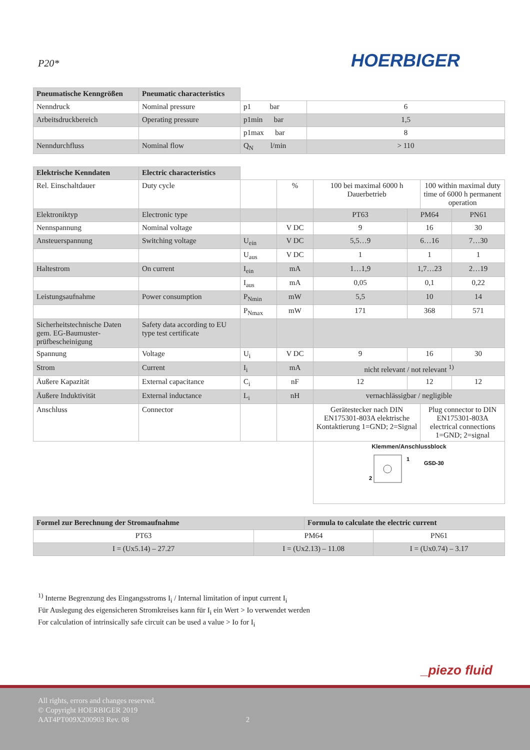P20*
HOERBIGER
| Pneumatische Kenngrößen | Pneumatic characteristics | | |
| Nenndruck | Nominal pressure | p1 bar | 6 |
| Arbeitsdruckbereich | Operating pressure | p1min bar | 1,5 |
| | | p1max bar | 8 |
| Nenndurchfluss | Nominal flow | Q<sub>N</sub> l/min | > 110 |
| Elektrische Kenndaten | Electric characteristics | | | | | | |
| Rel. Einschaltdauer | Duty cycle | | % | 100 bei maximal 6000 h Dauerbetrieb | | 100 within maximal duty time of 6000 h permanent operation | |
| Elektroniktyp | Electronic type | | | PT63 | PM64 | | PN61 |
| Nennspannung | Nominal voltage | | V DC | 9 | 16 | | 30 |
| Ansteuerspannung | Switching voltage | U<sub>ein</sub> | V DC | 5,5…9 | 6…16 | | 7…30 |
| | | U<sub>aus</sub> | V DC | 1 | 1 | | 1 |
| Haltestrom | On current | I<sub>ein</sub> | mA | 1…1,9 | 1,7…23 | | 2…19 |
| | | I<sub>aus</sub> | mA | 0,05 | 0,1 | | 0,22 |
| Leistungsaufnahme | Power consumption | P<sub>Nmin</sub> | mW | 5,5 | 10 | | 14 |
| | | P<sub>Nmax</sub> | mW | 171 | 368 | | 571 |
| Sicherheitstechnische Daten gem. EG-Baumuster-prüfbescheinigung | Safety data according to EU type test certificate | | | | | | |
| Spannung | Voltage | U<sub>i</sub> | V DC | 9 | 16 | | 30 |
| Strom | Current | I<sub>i</sub> | mA | nicht relevant / not relevant <sup>1)</sup> | | | |
| Äußere Kapazität | External capacitance | C<sub>i</sub> | nF | 12 | 12 | | 12 |
| Äußere Induktivität | External inductance | L<sub>i</sub> | nH | vernachlässigbar / negligible | | | |
| Anschluss | Connector | | | Gerätestecker nach DIN EN175301-803A elektrische Kontaktierung 1=GND; 2=Signal | | Plug connector to DIN EN175301-803A electrical connections 1=GND; 2=signal | |
| | | | | Klemmen/Anschlussblock 1 2 GSD-30 | | | |
| Formel zur Berechnung der Stromaufnahme | | Formula to calculate the electric current | |
| --- | --- | --- | --- |
| PT63 | PM64 | | PN61 |
| I = (Ux5.14) – 27.27 | I = (Ux2.13) – 11.08 | | I = (Ux0.74) – 3.17 |
<sup>1)</sup> Interne Begrenzung des Eingangsstroms I<sub>i</sub> / Internal limitation of input current I<sub>i</sub>
Für Auslegung des eigensicheren Stromkreises kann für I<sub>i</sub> ein Wert > Io verwendet werden
For calculation of intrinsically safe circuit can be used a value > Io for I<sub>i</sub>
_piezo fluid
All rights, errors and changes reserved.
© Copyright HOERBIGER 2019
AAT4PT009X200903 Rev. 08 2